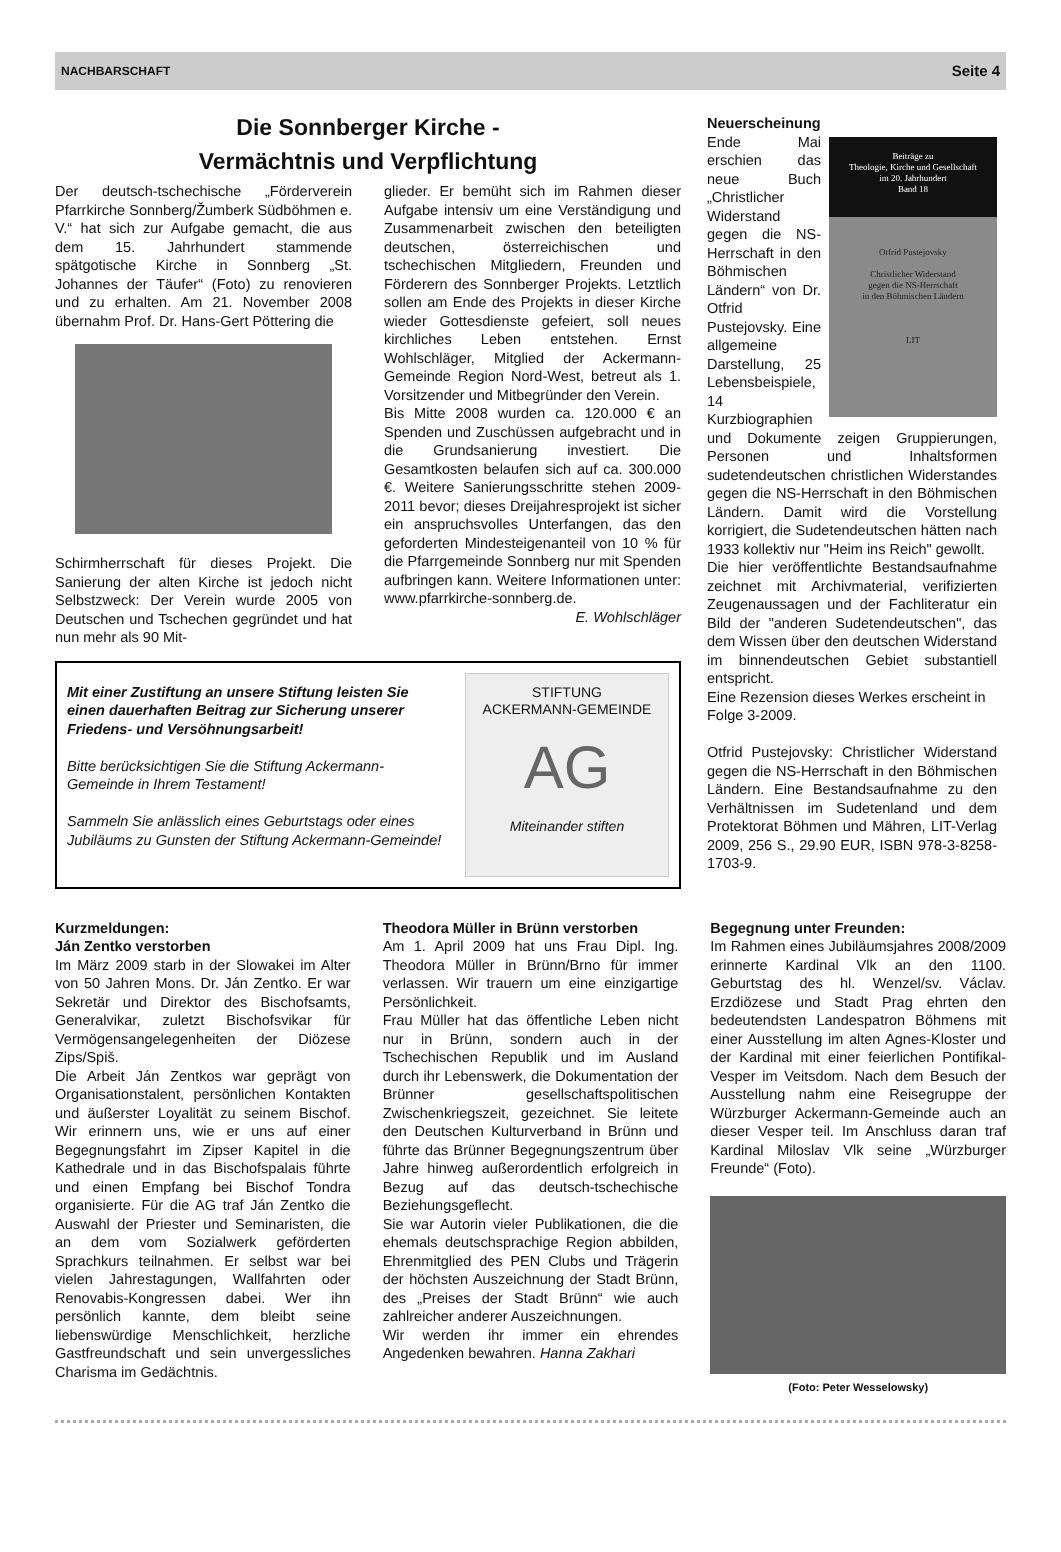NACHBARSCHAFT Seite 4
Die Sonnberger Kirche -
Vermächtnis und Verpflichtung
Der deutsch-tschechische „Förderverein Pfarrkirche Sonnberg/Žumberk Südböhmen e. V.“ hat sich zur Aufgabe gemacht, die aus dem 15. Jahrhundert stammende spätgotische Kirche in Sonnberg „St. Johannes der Täufer“ (Foto) zu renovieren und zu erhalten. Am 21. November 2008 übernahm Prof. Dr. Hans-Gert Pöttering die
Schirmherrschaft für dieses Projekt. Die Sanierung der alten Kirche ist jedoch nicht Selbstzweck: Der Verein wurde 2005 von Deutschen und Tschechen gegründet und hat nun mehr als 90 Mit-
glieder. Er bemüht sich im Rahmen dieser Aufgabe intensiv um eine Verständigung und Zusammenarbeit zwischen den beteiligten deutschen, österreichischen und tschechischen Mitgliedern, Freunden und Förderern des Sonnberger Projekts. Letztlich sollen am Ende des Projekts in dieser Kirche wieder Gottesdienste gefeiert, soll neues kirchliches Leben entstehen. Ernst Wohlschläger, Mitglied der Ackermann-Gemeinde Region Nord-West, betreut als 1. Vorsitzender und Mitbegründer den Verein.
Bis Mitte 2008 wurden ca. 120.000 € an Spenden und Zuschüssen aufgebracht und in die Grundsanierung investiert. Die Gesamtkosten belaufen sich auf ca. 300.000 €. Weitere Sanierungsschritte stehen 2009-2011 bevor; dieses Dreijahresprojekt ist sicher ein anspruchsvolles Unterfangen, das den geforderten Mindesteigenanteil von 10 % für die Pfarrgemeinde Sonnberg nur mit Spenden aufbringen kann. Weitere Informationen unter: www.pfarrkirche-sonnberg.de. E. Wohlschläger
Mit einer Zustiftung an unsere Stiftung leisten Sie einen dauerhaften Beitrag zur Sicherung unserer Friedens- und Versöhnungsarbeit!
Bitte berücksichtigen Sie die Stiftung Ackermann-Gemeinde in Ihrem Testament!
Sammeln Sie anlässlich eines Geburtstags oder eines Jubiläums zu Gunsten der Stiftung Ackermann-Gemeinde!
STIFTUNG
ACKERMANN-GEMEINDE
AG
Miteinander stiften
Neuerscheinung
Beiträge zu
Theologie, Kirche und Gesellschaft
im 20. Jahrhundert
Band 18
Otfrid Pustejovsky
Christlicher Widerstand
gegen die NS-Herrschaft
in den Böhmischen Ländern
LIT
Ende Mai erschien das neue Buch „Christlicher Widerstand gegen die NS-Herrschaft in den Böhmischen Ländern“ von Dr. Otfrid Pustejovsky. Eine allgemeine Darstellung, 25 Lebensbeispiele, 14 Kurzbiographien und Dokumente zeigen Gruppierungen, Personen und Inhaltsformen sudetendeutschen christlichen Widerstandes gegen die NS-Herrschaft in den Böhmischen Ländern. Damit wird die Vorstellung korrigiert, die Sudetendeutschen hätten nach 1933 kollektiv nur "Heim ins Reich" gewollt.
Die hier veröffentlichte Bestandsaufnahme zeichnet mit Archivmaterial, verifizierten Zeugenaussagen und der Fachliteratur ein Bild der "anderen Sudetendeutschen", das dem Wissen über den deutschen Widerstand im binnendeutschen Gebiet substantiell entspricht.
Eine Rezension dieses Werkes erscheint in Folge 3-2009.
Otfrid Pustejovsky: Christlicher Widerstand gegen die NS-Herrschaft in den Böhmischen Ländern. Eine Bestandsaufnahme zu den Verhältnissen im Sudetenland und dem Protektorat Böhmen und Mähren, LIT-Verlag 2009, 256 S., 29.90 EUR, ISBN 978-3-8258-1703-9.
Kurzmeldungen:
Ján Zentko verstorben
Im März 2009 starb in der Slowakei im Alter von 50 Jahren Mons. Dr. Ján Zentko. Er war Sekretär und Direktor des Bischofsamts, Generalvikar, zuletzt Bischofsvikar für Vermögensangelegenheiten der Diözese Zips/Spiš.
Die Arbeit Ján Zentkos war geprägt von Organisationstalent, persönlichen Kontakten und äußerster Loyalität zu seinem Bischof. Wir erinnern uns, wie er uns auf einer Begegnungsfahrt im Zipser Kapitel in die Kathedrale und in das Bischofspalais führte und einen Empfang bei Bischof Tondra organisierte. Für die AG traf Ján Zentko die Auswahl der Priester und Seminaristen, die an dem vom Sozialwerk geförderten Sprachkurs teilnahmen. Er selbst war bei vielen Jahrestagungen, Wallfahrten oder Renovabis-Kongressen dabei. Wer ihn persönlich kannte, dem bleibt seine liebenswürdige Menschlichkeit, herzliche Gastfreundschaft und sein unvergessliches Charisma im Gedächtnis.
Theodora Müller in Brünn verstorben
Am 1. April 2009 hat uns Frau Dipl. Ing. Theodora Müller in Brünn/Brno für immer verlassen. Wir trauern um eine einzigartige Persönlichkeit.
Frau Müller hat das öffentliche Leben nicht nur in Brünn, sondern auch in der Tschechischen Republik und im Ausland durch ihr Lebenswerk, die Dokumentation der Brünner gesellschaftspolitischen Zwischenkriegszeit, gezeichnet. Sie leitete den Deutschen Kulturverband in Brünn und führte das Brünner Begegnungszentrum über Jahre hinweg außerordentlich erfolgreich in Bezug auf das deutsch-tschechische Beziehungsgeflecht.
Sie war Autorin vieler Publikationen, die die ehemals deutschsprachige Region abbilden, Ehrenmitglied des PEN Clubs und Trägerin der höchsten Auszeichnung der Stadt Brünn, des „Preises der Stadt Brünn“ wie auch zahlreicher anderer Auszeichnungen.
Wir werden ihr immer ein ehrendes Angedenken bewahren. Hanna Zakhari
Begegnung unter Freunden:
Im Rahmen eines Jubiläumsjahres 2008/2009 erinnerte Kardinal Vlk an den 1100. Geburtstag des hl. Wenzel/sv. Václav. Erzdiözese und Stadt Prag ehrten den bedeutendsten Landespatron Böhmens mit einer Ausstellung im alten Agnes-Kloster und der Kardinal mit einer feierlichen Pontifikal-Vesper im Veitsdom. Nach dem Besuch der Ausstellung nahm eine Reisegruppe der Würzburger Ackermann-Gemeinde auch an dieser Vesper teil. Im Anschluss daran traf Kardinal Miloslav Vlk seine „Würzburger Freunde“ (Foto).
(Foto: Peter Wesselowsky)